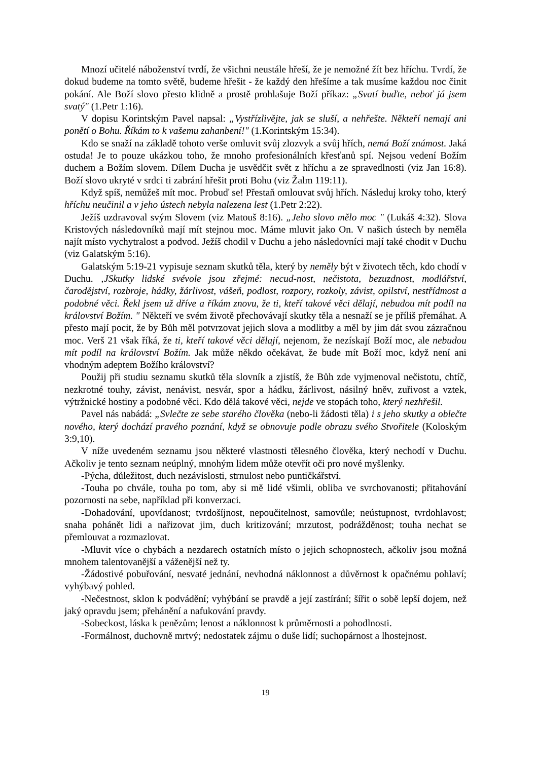Mnozí učitelé náboženství tvrdí, že všichni neustále hřeší, že je nemožné žít bez hříchu. Tvrdí, že dokud budeme na tomto světě, budeme hřešit - že každý den hřešíme a tak musíme každou noc činit pokání. Ale Boží slovo přesto klidně a prostě prohlašuje Boží příkaz: „Svatí buďte, neboť já jsem svatý" (1.Petr 1:16).
V dopisu Korintským Pavel napsal: „Vystřízlivějte, jak se sluší, a nehřešte. Někteří nemají ani ponětí o Bohu. Říkám to k vašemu zahanbení!" (1.Korintským 15:34).
Kdo se snaží na základě tohoto verše omluvit svůj zlozvyk a svůj hřích, nemá Boží známost. Jaká ostuda! Je to pouze ukázkou toho, že mnoho profesionálních křesťanů spí. Nejsou vedení Božím duchem a Božím slovem. Dílem Ducha je usvědčit svět z hříchu a ze spravedlnosti (viz Jan 16:8). Boží slovo ukryté v srdci ti zabrání hřešit proti Bohu (viz Žalm 119:11).
Když spíš, nemůžeš mít moc. Probuď se! Přestaň omlouvat svůj hřích. Následuj kroky toho, který hříchu neučinil a v jeho ústech nebyla nalezena lest (1.Petr 2:22).
Ježíš uzdravoval svým Slovem (viz Matouš 8:16). „Jeho slovo mělo moc " (Lukáš 4:32). Slova Kristových následovníků mají mít stejnou moc. Máme mluvit jako On. V našich ústech by neměla najít místo vychytralost a podvod. Ježíš chodil v Duchu a jeho následovníci mají také chodit v Duchu (viz Galatským 5:16).
Galatským 5:19-21 vypisuje seznam skutků těla, který by neměly být v životech těch, kdo chodí v Duchu. ‚JSkutky lidské svévole jsou zřejmé: necud-nost, nečistota, bezuzdnost, modlářství, čarodějství, rozbroje, hádky, žárlivost, vášeň, podlost, rozpory, rozkoly, závist, opilství, nestřídmost a podobné věci. Řekl jsem už dříve a říkám znovu, že ti, kteří takové věci dělají, nebudou mít podíl na království Božím. " Někteří ve svém životě přechovávají skutky těla a nesnaží se je příliš přemáhat. A přesto mají pocit, že by Bůh měl potvrzovat jejich slova a modlitby a měl by jim dát svou zázračnou moc. Verš 21 však říká, že ti, kteří takové věci dělají, nejenom, že nezískají Boží moc, ale nebudou mít podíl na království Božím. Jak může někdo očekávat, že bude mít Boží moc, když není ani vhodným adeptem Božího království?
Použij při studiu seznamu skutků těla slovník a zjistíš, že Bůh zde vyjmenoval nečistotu, chtíč, nezkrotné touhy, závist, nenávist, nesvár, spor a hádku, žárlivost, násilný hněv, zuřivost a vztek, výtržnické hostiny a podobné věci. Kdo dělá takové věci, nejde ve stopách toho, který nezhřešil.
Pavel nás nabádá: „Svlečte ze sebe starého člověka (nebo-li žádosti těla) i s jeho skutky a oblečte nového, který dochází pravého poznání, když se obnovuje podle obrazu svého Stvořitele (Koloským 3:9,10).
V níže uvedeném seznamu jsou některé vlastnosti tělesného člověka, který nechodí v Duchu. Ačkoliv je tento seznam neúplný, mnohým lidem může otevřít oči pro nové myšlenky.
-Pýcha, důležitost, duch nezávislosti, strnulost nebo puntičkářství.
-Touha po chvále, touha po tom, aby si mě lidé všimli, obliba ve svrchovanosti; přitahování pozornosti na sebe, například při konverzaci.
-Dohadování, upovídanost; tvrdošíjnost, nepoučitelnost, samovůle; neústupnost, tvrdohlavost; snaha pohánět lidi a nařizovat jim, duch kritizování; mrzutost, podrážděnost; touha nechat se přemlouvat a rozmazlovat.
-Mluvit více o chybách a nezdarech ostatních místo o jejich schopnostech, ačkoliv jsou možná mnohem talentovanější a váženější než ty.
-Žádostivé pobuřování, nesvaté jednání, nevhodná náklonnost a důvěrnost k opačnému pohlaví; vyhýbavý pohled.
-Nečestnost, sklon k podvádění; vyhýbání se pravdě a její zastírání; šířit o sobě lepší dojem, než jaký opravdu jsem; přehánění a nafukování pravdy.
-Sobeckost, láska k penězům; lenost a náklonnost k průměrnosti a pohodlnosti.
-Formálnost, duchovně mrtvý; nedostatek zájmu o duše lidí; suchopárnost a lhostejnost.
19